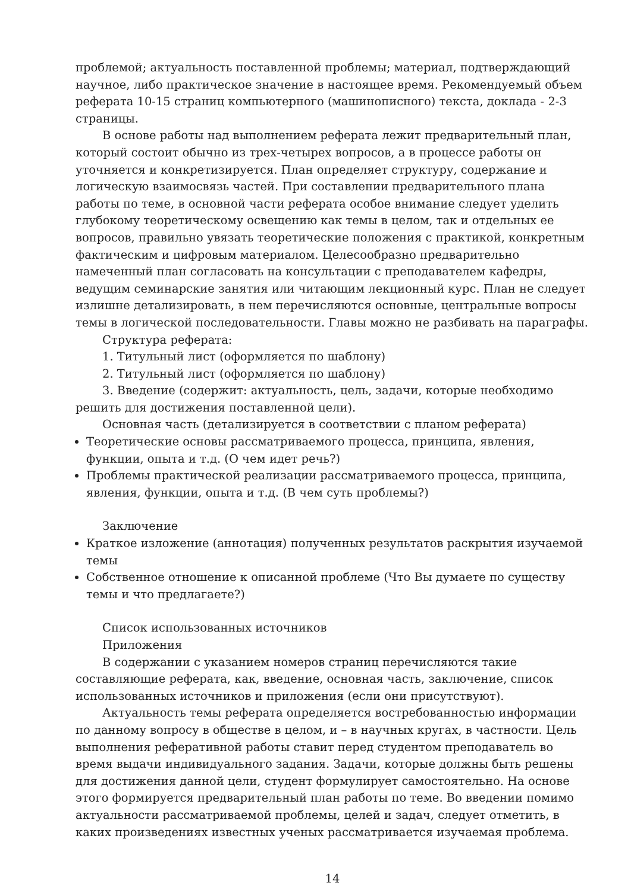проблемой; актуальность поставленной проблемы; материал, подтверждающий научное, либо практическое значение в настоящее время. Рекомендуемый объем реферата 10-15 страниц компьютерного (машинописного) текста, доклада - 2-3 страницы.
В основе работы над выполнением реферата лежит предварительный план, который состоит обычно из трех-четырех вопросов, а в процессе работы он уточняется и конкретизируется. План определяет структуру, содержание и логическую взаимосвязь частей. При составлении предварительного плана работы по теме, в основной части реферата особое внимание следует уделить глубокому теоретическому освещению как темы в целом, так и отдельных ее вопросов, правильно увязать теоретические положения с практикой, конкретным фактическим и цифровым материалом. Целесообразно предварительно намеченный план согласовать на консультации с преподавателем кафедры, ведущим семинарские занятия или читающим лекционный курс. План не следует излишне детализировать, в нем перечисляются основные, центральные вопросы темы в логической последовательности. Главы можно не разбивать на параграфы.
Структура реферата:
1. Титульный лист (оформляется по шаблону)
2. Титульный лист (оформляется по шаблону)
3. Введение (содержит: актуальность, цель, задачи, которые необходимо решить для достижения поставленной цели).
Основная часть (детализируется в соответствии с планом реферата)
Теоретические основы рассматриваемого процесса, принципа, явления, функции, опыта и т.д. (О чем идет речь?)
Проблемы практической реализации рассматриваемого процесса, принципа, явления, функции, опыта и т.д. (В чем суть проблемы?)
Заключение
Краткое изложение (аннотация) полученных результатов раскрытия изучаемой темы
Собственное отношение к описанной проблеме (Что Вы думаете по существу темы и что предлагаете?)
Список использованных источников
Приложения
В содержании с указанием номеров страниц перечисляются такие составляющие реферата, как, введение, основная часть, заключение, список использованных источников и приложения (если они присутствуют).
Актуальность темы реферата определяется востребованностью информации по данному вопросу в обществе в целом, и – в научных кругах, в частности. Цель выполнения реферативной работы ставит перед студентом преподаватель во время выдачи индивидуального задания. Задачи, которые должны быть решены для достижения данной цели, студент формулирует самостоятельно. На основе этого формируется предварительный план работы по теме. Во введении помимо актуальности рассматриваемой проблемы, целей и задач, следует отметить, в каких произведениях известных ученых рассматривается изучаемая проблема.
14